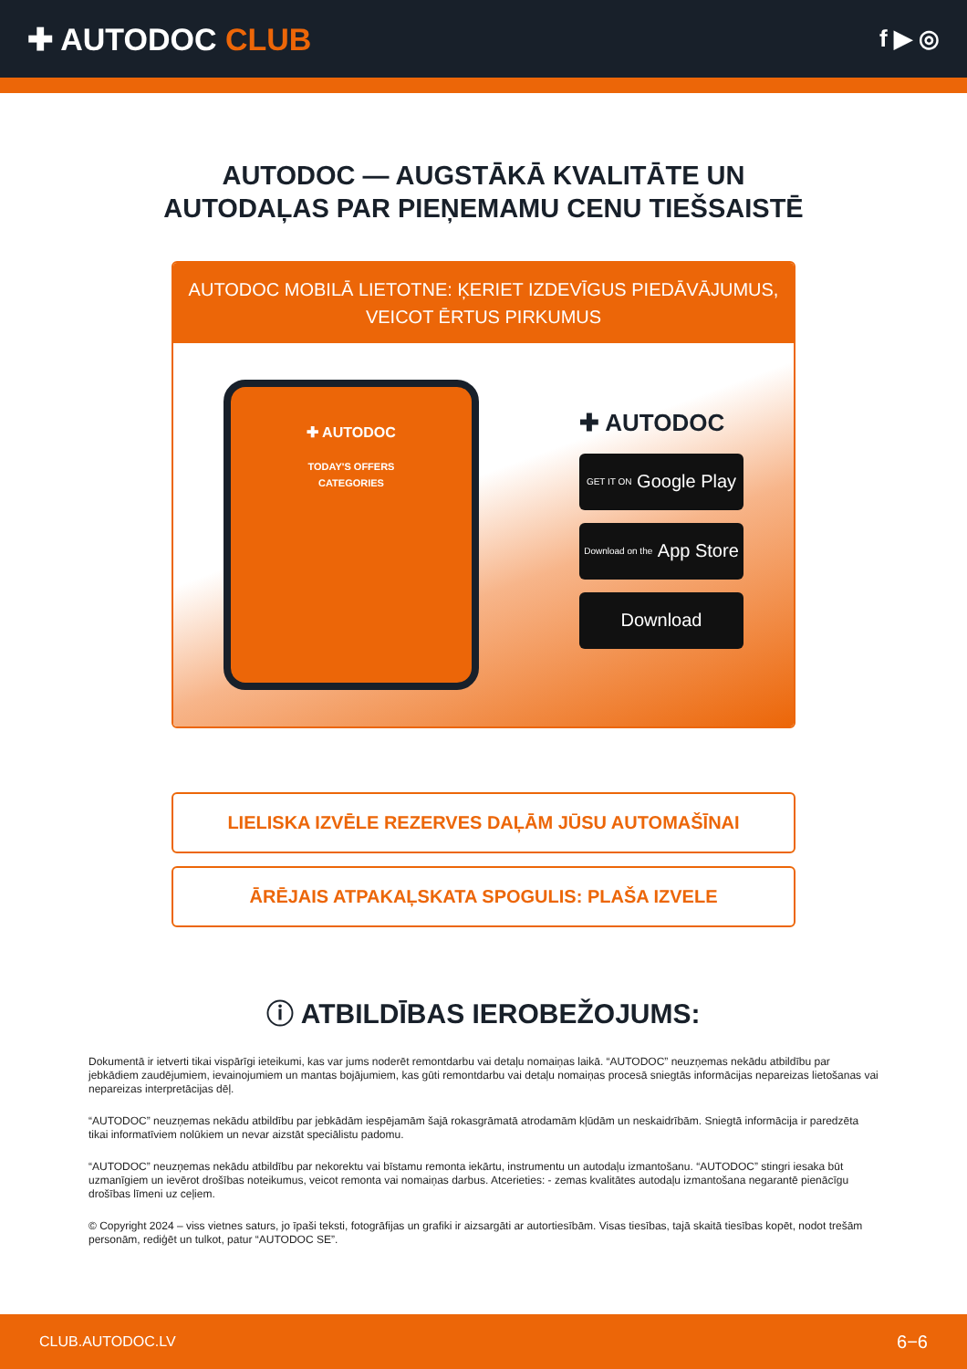✚ AUTODOC CLUB
f ▶ ◎
AUTODOC — AUGSTĀKĀ KVALITĀTE UN
AUTODAĻAS PAR PIEŅEMAMU CENU TIEŠSAISTĒ
AUTODOC MOBILĀ LIETOTNE: ĶERIET IZDEVĪGUS PIEDĀVĀJUMUS, VEICOT ĒRTUS PIRKUMUS
✚ AUTODOC
TODAY'S OFFERS
CATEGORIES
✚ AUTODOC
GET IT ON Google Play
Download on the App Store
Download
LIELISKA IZVĒLE REZERVES DAĻĀM JŪSU AUTOMAŠĪNAI
ĀRĒJAIS ATPAKAĻSKATA SPOGULIS: PLAŠA IZVELE
ⓘ ATBILDĪBAS IEROBEŽOJUMS:
Dokumentā ir ietverti tikai vispārīgi ieteikumi, kas var jums noderēt remontdarbu vai detaļu nomaiņas laikā. “AUTODOC” neuzņemas nekādu atbildību par jebkādiem zaudējumiem, ievainojumiem un mantas bojājumiem, kas gūti remontdarbu vai detaļu nomaiņas procesā sniegtās informācijas nepareizas lietošanas vai nepareizas interpretācijas dēļ.
“AUTODOC” neuzņemas nekādu atbildību par jebkādām iespējamām šajā rokasgrāmatā atrodamām kļūdām un neskaidrībām. Sniegtā informācija ir paredzēta tikai informatīviem nolūkiem un nevar aizstāt speciālistu padomu.
“AUTODOC” neuzņemas nekādu atbildību par nekorektu vai bīstamu remonta iekārtu, instrumentu un autodaļu izmantošanu. “AUTODOC” stingri iesaka būt uzmanīgiem un ievērot drošības noteikumus, veicot remonta vai nomaiņas darbus. Atcerieties: - zemas kvalitātes autodaļu izmantošana negarantē pienācīgu drošības līmeni uz ceļiem.
© Copyright 2024 – viss vietnes saturs, jo īpaši teksti, fotogrāfijas un grafiki ir aizsargāti ar autortiesībām. Visas tiesības, tajā skaitā tiesības kopēt, nodot trešām personām, rediģēt un tulkot, patur “AUTODOC SE”.
CLUB.AUTODOC.LV 6−6